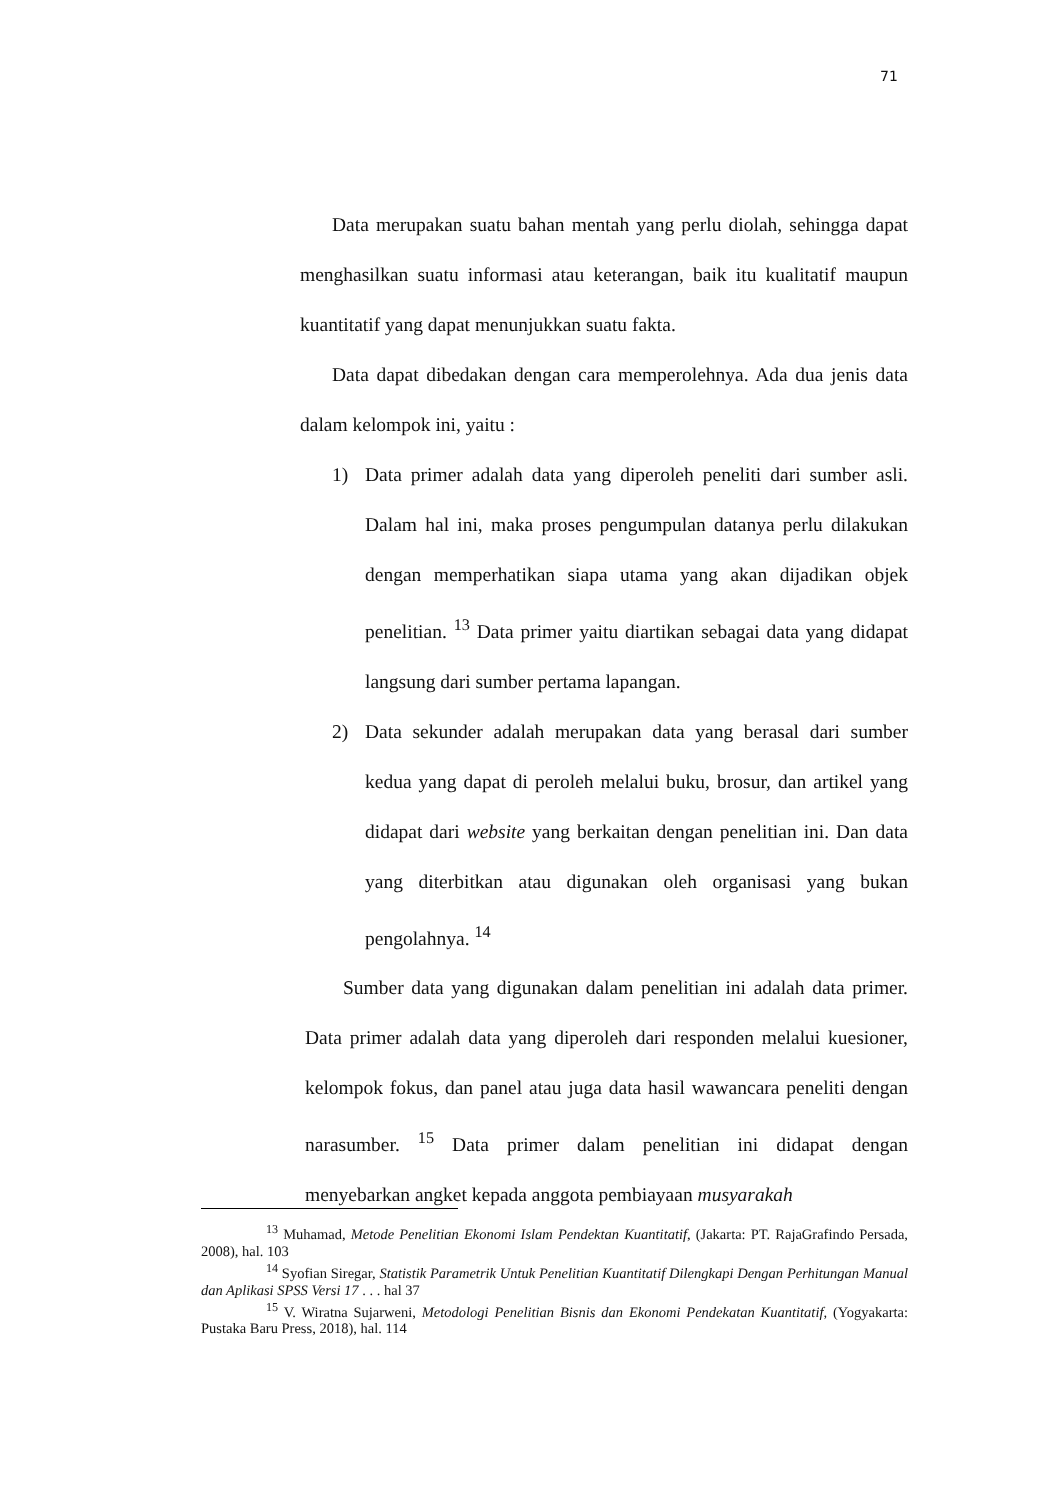71
Data merupakan suatu bahan mentah yang perlu diolah, sehingga dapat menghasilkan suatu informasi atau keterangan, baik itu kualitatif maupun kuantitatif yang dapat menunjukkan suatu fakta.
Data dapat dibedakan dengan cara memperolehnya. Ada dua jenis data dalam kelompok ini, yaitu :
1) Data primer adalah data yang diperoleh peneliti dari sumber asli. Dalam hal ini, maka proses pengumpulan datanya perlu dilakukan dengan memperhatikan siapa utama yang akan dijadikan objek penelitian. <sup>13</sup> Data primer yaitu diartikan sebagai data yang didapat langsung dari sumber pertama lapangan.
2) Data sekunder adalah merupakan data yang berasal dari sumber kedua yang dapat di peroleh melalui buku, brosur, dan artikel yang didapat dari website yang berkaitan dengan penelitian ini. Dan data yang diterbitkan atau digunakan oleh organisasi yang bukan pengolahnya. <sup>14</sup>
Sumber data yang digunakan dalam penelitian ini adalah data primer. Data primer adalah data yang diperoleh dari responden melalui kuesioner, kelompok fokus, dan panel atau juga data hasil wawancara peneliti dengan narasumber. <sup>15</sup> Data primer dalam penelitian ini didapat dengan menyebarkan angket kepada anggota pembiayaan musyarakah
<sup>13</sup> Muhamad, Metode Penelitian Ekonomi Islam Pendektan Kuantitatif, (Jakarta: PT. RajaGrafindo Persada, 2008), hal. 103
<sup>14</sup> Syofian Siregar, Statistik Parametrik Untuk Penelitian Kuantitatif Dilengkapi Dengan Perhitungan Manual dan Aplikasi SPSS Versi 17 . . . hal 37
<sup>15</sup> V. Wiratna Sujarweni, Metodologi Penelitian Bisnis dan Ekonomi Pendekatan Kuantitatif, (Yogyakarta: Pustaka Baru Press, 2018), hal. 114